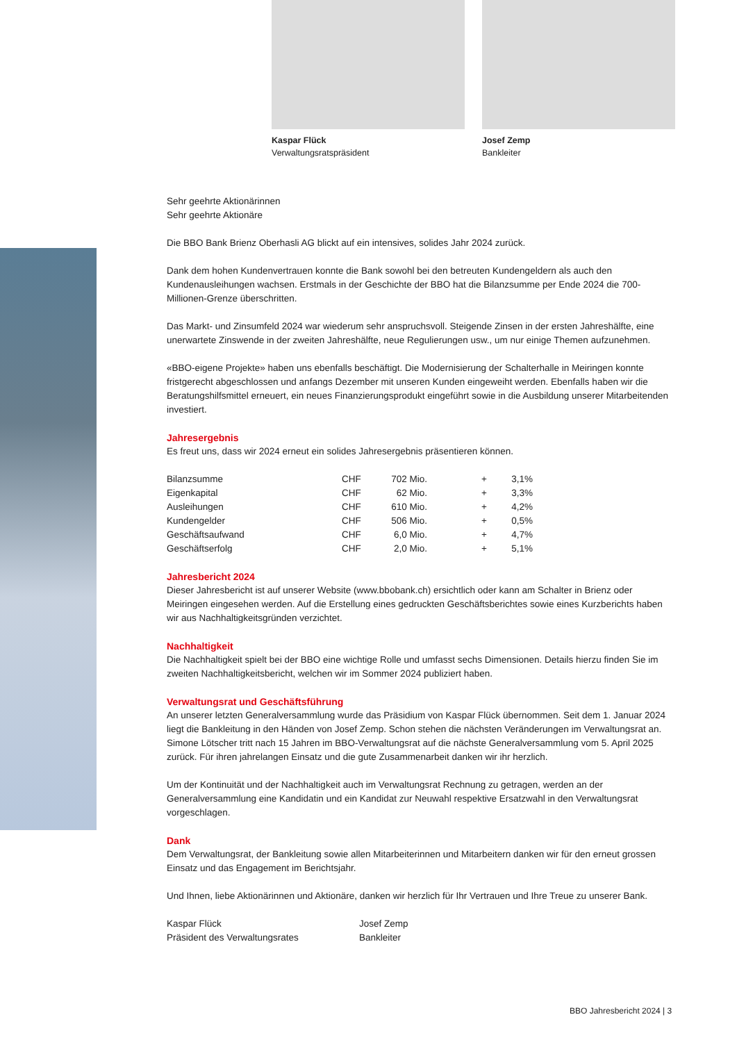Kaspar Flück
Verwaltungsratspräsident
Josef Zemp
Bankleiter
Sehr geehrte Aktionärinnen
Sehr geehrte Aktionäre
Die BBO Bank Brienz Oberhasli AG blickt auf ein intensives, solides Jahr 2024 zurück.
Dank dem hohen Kundenvertrauen konnte die Bank sowohl bei den betreuten Kundengeldern als auch den Kundenausleihungen wachsen. Erstmals in der Geschichte der BBO hat die Bilanzsumme per Ende 2024 die 700-Millionen-Grenze überschritten.
Das Markt- und Zinsumfeld 2024 war wiederum sehr anspruchsvoll. Steigende Zinsen in der ersten Jahreshälfte, eine unerwartete Zinswende in der zweiten Jahreshälfte, neue Regulierungen usw., um nur einige Themen aufzunehmen.
«BBO-eigene Projekte» haben uns ebenfalls beschäftigt. Die Modernisierung der Schalterhalle in Meiringen konnte fristgerecht abgeschlossen und anfangs Dezember mit unseren Kunden eingeweiht werden. Ebenfalls haben wir die Beratungshilfsmittel erneuert, ein neues Finanzierungsprodukt eingeführt sowie in die Ausbildung unserer Mitarbeitenden investiert.
Jahresergebnis
Es freut uns, dass wir 2024 erneut ein solides Jahresergebnis präsentieren können.
| Bilanzsumme | CHF | 702 Mio. | + | 3,1% |
| Eigenkapital | CHF | 62 Mio. | + | 3,3% |
| Ausleihungen | CHF | 610 Mio. | + | 4,2% |
| Kundengelder | CHF | 506 Mio. | + | 0,5% |
| Geschäftsaufwand | CHF | 6,0 Mio. | + | 4,7% |
| Geschäftserfolg | CHF | 2,0 Mio. | + | 5,1% |
Jahresbericht 2024
Dieser Jahresbericht ist auf unserer Website (www.bbobank.ch) ersichtlich oder kann am Schalter in Brienz oder Meiringen eingesehen werden. Auf die Erstellung eines gedruckten Geschäftsberichtes sowie eines Kurzberichts haben wir aus Nachhaltigkeitsgründen verzichtet.
Nachhaltigkeit
Die Nachhaltigkeit spielt bei der BBO eine wichtige Rolle und umfasst sechs Dimensionen. Details hierzu finden Sie im zweiten Nachhaltigkeitsbericht, welchen wir im Sommer 2024 publiziert haben.
Verwaltungsrat und Geschäftsführung
An unserer letzten Generalversammlung wurde das Präsidium von Kaspar Flück übernommen. Seit dem 1. Januar 2024 liegt die Bankleitung in den Händen von Josef Zemp. Schon stehen die nächsten Veränderungen im Verwaltungsrat an. Simone Lötscher tritt nach 15 Jahren im BBO-Verwaltungsrat auf die nächste Generalversammlung vom 5. April 2025 zurück. Für ihren jahrelangen Einsatz und die gute Zusammenarbeit danken wir ihr herzlich.
Um der Kontinuität und der Nachhaltigkeit auch im Verwaltungsrat Rechnung zu getragen, werden an der Generalversammlung eine Kandidatin und ein Kandidat zur Neuwahl respektive Ersatzwahl in den Verwaltungsrat vorgeschlagen.
Dank
Dem Verwaltungsrat, der Bankleitung sowie allen Mitarbeiterinnen und Mitarbeitern danken wir für den erneut grossen Einsatz und das Engagement im Berichtsjahr.
Und Ihnen, liebe Aktionärinnen und Aktionäre, danken wir herzlich für Ihr Vertrauen und Ihre Treue zu unserer Bank.
Kaspar Flück
Präsident des Verwaltungsrates
Josef Zemp
Bankleiter
BBO Jahresbericht 2024 | 3